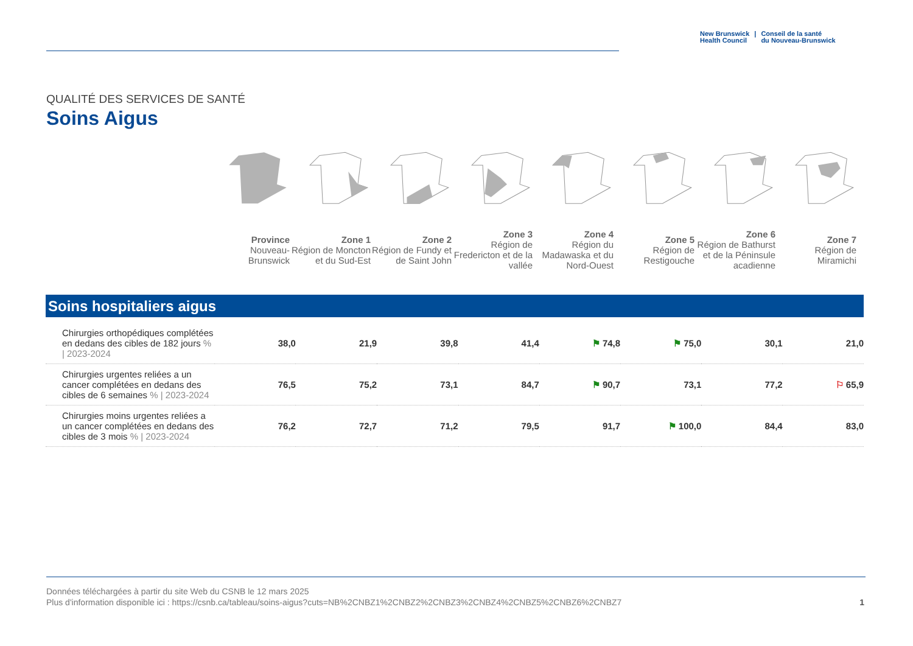New Brunswick
Health Council
| Conseil de la santé
du Nouveau-Brunswick
QUALITÉ DES SERVICES DE SANTÉ
Soins Aigus
Province
Nouveau-Brunswick
Zone 1
Région de Moncton et du Sud-Est
Zone 2
Région de Fundy et de Saint John
Zone 3
Région de Fredericton et de la vallée
Zone 4
Région du Madawaska et du Nord-Ouest
Zone 5
Région de Restigouche
Zone 6
Région de Bathurst et de la Péninsule acadienne
Zone 7
Région de Miramichi
Soins hospitaliers aigus
| Chirurgies orthopédiques complétées en dedans des cibles de 182 jours % / 2023-2024 | 38,0 | 21,9 | 39,8 | 41,4 | ⚑ 74,8 | ⚑ 75,0 | 30,1 | 21,0 |
| Chirurgies urgentes reliées a un cancer complétées en dedans des cibles de 6 semaines % / 2023-2024 | 76,5 | 75,2 | 73,1 | 84,7 | ⚑ 90,7 | 73,1 | 77,2 | ⚐ 65,9 |
| Chirurgies moins urgentes reliées a un cancer complétées en dedans des cibles de 3 mois % / 2023-2024 | 76,2 | 72,7 | 71,2 | 79,5 | 91,7 | ⚑ 100,0 | 84,4 | 83,0 |
Données téléchargées à partir du site Web du CSNB le 12 mars 2025
Plus d'information disponible ici : https://csnb.ca/tableau/soins-aigus?cuts=NB%2CNBZ1%2CNBZ2%2CNBZ3%2CNBZ4%2CNBZ5%2CNBZ6%2CNBZ7
1